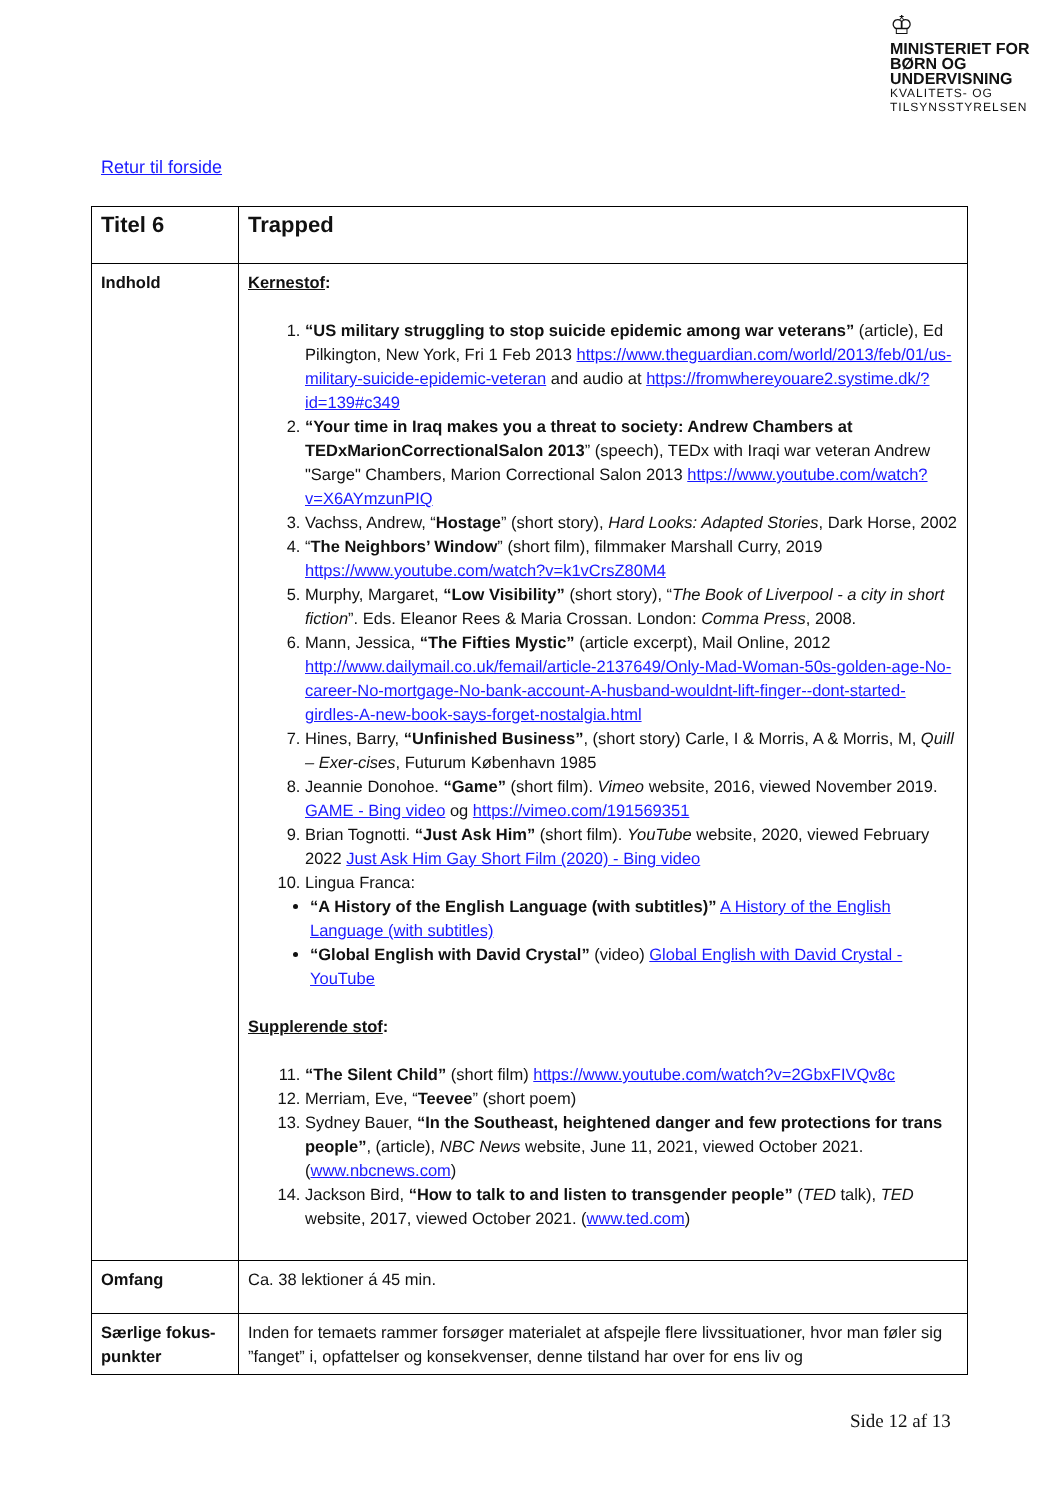♔
MINISTERIET FOR
BØRN OG
UNDERVISNING
KVALITETS- OG
TILSYNSSTYRELSEN
Retur til forside
| Titel 6 | Trapped |
| Indhold | Kernestof : 1. “US military struggling to stop suicide epidemic among war veterans” (article), Ed Pilkington, New York, Fri 1 Feb 2013 https://www.theguardian.com/world/2013/feb/01/us-military-suicide-epidemic-veteran and audio at https://fromwhereyouare2.systime.dk/?id=139#c349 2. “Your time in Iraq makes you a threat to society: Andrew Chambers at TEDxMarionCorrectionalSalon 2013 ” (speech), TEDx with Iraqi war veteran Andrew "Sarge" Chambers, Marion Correctional Salon 2013 https://www.youtube.com/watch?v=X6AYmzunPIQ 3. Vachss, Andrew, “ Hostage ” (short story), Hard Looks: Adapted Stories , Dark Horse, 2002 4. “ The Neighbors’ Window ” (short film), filmmaker Marshall Curry, 2019 https://www.youtube.com/watch?v=k1vCrsZ80M4 5. Murphy, Margaret, “Low Visibility” (short story), “ The Book of Liverpool - a city in short fiction ”. Eds. Eleanor Rees & Maria Crossan. London: Comma Press , 2008. 6. Mann, Jessica, “The Fifties Mystic” (article excerpt), Mail Online, 2012 http://www.dailymail.co.uk/femail/article-2137649/Only-Mad-Woman-50s-golden-age-No-career-No-mortgage-No-bank-account-A-husband-wouldnt-lift-finger--dont-started-girdles-A-new-book-says-forget-nostalgia.html 7. Hines, Barry, “Unfinished Business” , (short story) Carle, I & Morris, A & Morris, M, Quill – Exer-cises , Futurum København 1985 8. Jeannie Donohoe. “Game” (short film). Vimeo website, 2016, viewed November 2019. GAME - Bing video og https://vimeo.com/191569351 9. Brian Tognotti. “Just Ask Him” (short film). YouTube website, 2020, viewed February 2022 Just Ask Him Gay Short Film (2020) - Bing video 10. Lingua Franca: “A History of the English Language (with subtitles)” A History of the English Language (with subtitles) “Global English with David Crystal” (video) Global English with David Crystal - YouTube Supplerende stof : 11. “The Silent Child” (short film) https://www.youtube.com/watch?v=2GbxFIVQv8c 12. Merriam, Eve, “ Teevee ” (short poem) 13. Sydney Bauer, “In the Southeast, heightened danger and few protections for trans people” , (article), NBC News website, June 11, 2021, viewed October 2021. ( www.nbcnews.com ) 14. Jackson Bird, “How to talk to and listen to transgender people” ( TED talk), TED website, 2017, viewed October 2021. ( www.ted.com ) |
| Omfang | Ca. 38 lektioner á 45 min. |
| Særlige fokus-punkter | Inden for temaets rammer forsøger materialet at afspejle flere livssituationer, hvor man føler sig ”fanget” i, opfattelser og konsekvenser, denne tilstand har over for ens liv og |
Side 12 af 13